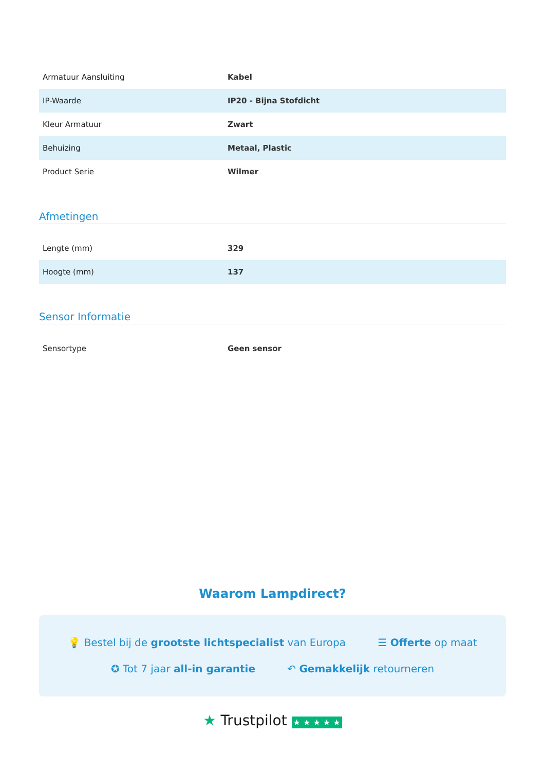| Armatuur Aansluiting | Kabel |
| IP-Waarde | IP20 - Bijna Stofdicht |
| Kleur Armatuur | Zwart |
| Behuizing | Metaal, Plastic |
| Product Serie | Wilmer |
Afmetingen
| Lengte (mm) | 329 |
| Hoogte (mm) | 137 |
Sensor Informatie
| Sensortype | Geen sensor |
Waarom Lampdirect?
💡 Bestel bij de grootste lichtspecialist van Europa ☰ Offerte op maat
✪ Tot 7 jaar all-in garantie ↶ Gemakkelijk retourneren
★ Trustpilot ★ ★ ★ ★ ★